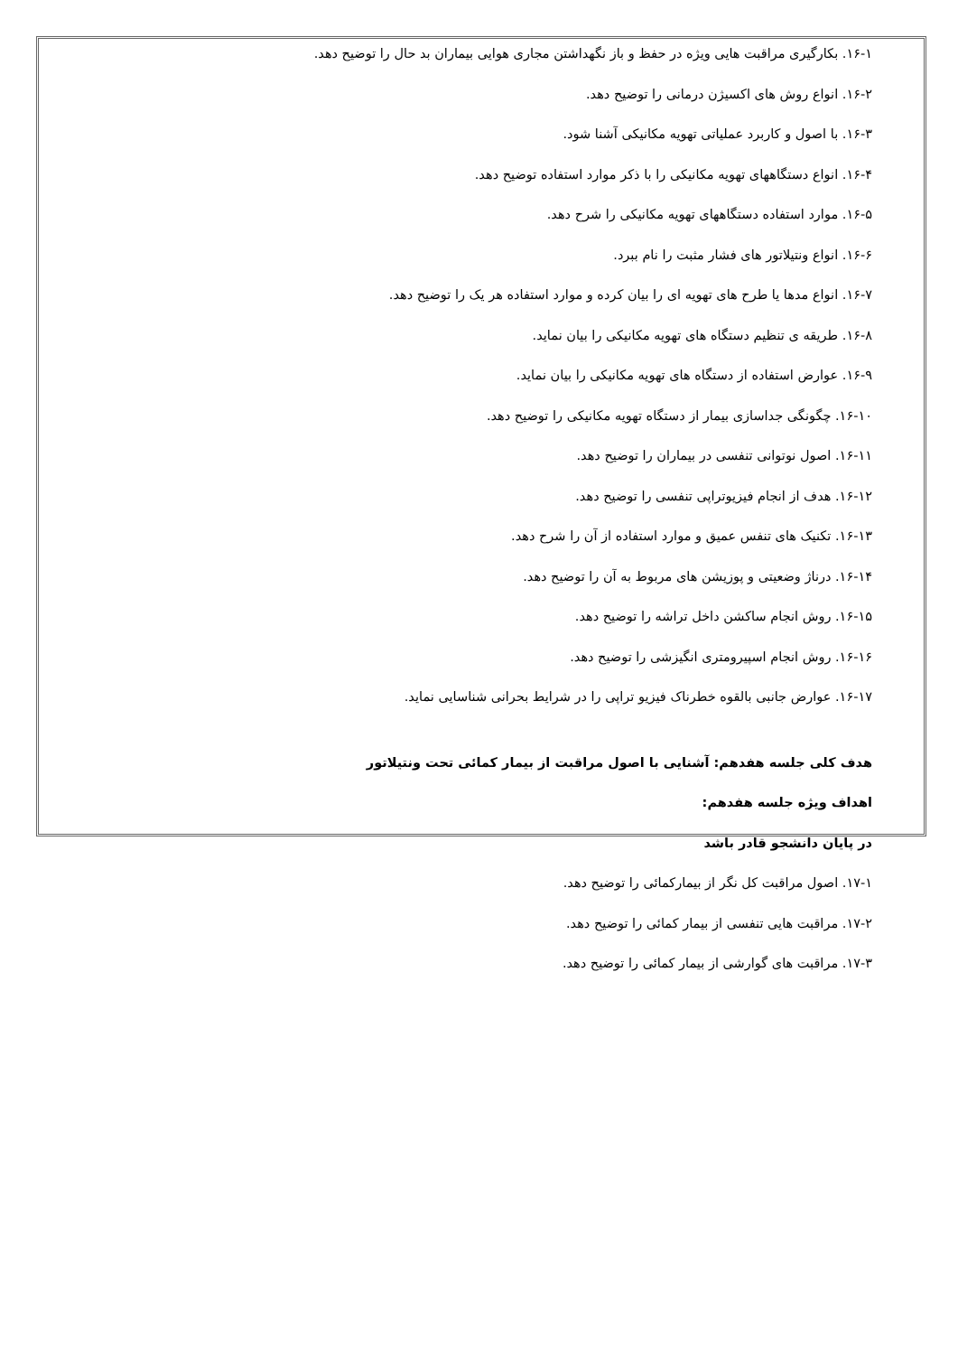۱۶-۱. بکارگیری مراقبت هایی ویژه در حفظ و باز نگهداشتن مجاری هوایی بیماران بد حال را توضیح دهد.
۱۶-۲. انواع روش های اکسیژن درمانی را توضیح دهد.
۱۶-۳. با اصول و کاربرد عملیاتی تهویه مکانیکی آشنا شود.
۱۶-۴. انواع دستگاههای تهویه مکانیکی را با ذکر موارد استفاده توضیح دهد.
۱۶-۵. موارد استفاده دستگاههای تهویه مکانیکی را شرح دهد.
۱۶-۶. انواع ونتیلاتور های فشار مثبت را نام ببرد.
۱۶-۷. انواع مدها یا طرح های تهویه ای را بیان کرده و موارد استفاده هر یک را توضیح دهد.
۱۶-۸. طریقه ی تنظیم دستگاه های تهویه مکانیکی را بیان نماید.
۱۶-۹. عوارض استفاده از دستگاه های تهویه مکانیکی را بیان نماید.
۱۶-۱۰. چگونگی جداسازی بیمار از دستگاه تهویه مکانیکی را توضیح دهد.
۱۶-۱۱. اصول نوتوانی تنفسی در بیماران را توضیح دهد.
۱۶-۱۲. هدف از انجام فیزیوتراپی تنفسی را توضیح دهد.
۱۶-۱۳. تکنیک های تنفس عمیق و موارد استفاده از آن را شرح دهد.
۱۶-۱۴. درناژ وضعیتی و پوزیشن های مربوط به آن را توضیح دهد.
۱۶-۱۵. روش انجام ساکشن داخل تراشه را توضیح دهد.
۱۶-۱۶. روش انجام اسپیرومتری انگیزشی را توضیح دهد.
۱۶-۱۷. عوارض جانبی بالقوه خطرناک فیزیو تراپی را در شرایط بحرانی شناسایی نماید.
هدف کلی جلسه هفدهم: آشنایی با اصول مراقبت از بیمار کمائی تحت ونتیلاتور
اهداف ویژه جلسه هفدهم:
در پایان دانشجو قادر باشد
۱۷-۱. اصول مراقبت کل نگر از بیمارکمائی را توضیح دهد.
۱۷-۲. مراقبت هایی تنفسی از بیمار کمائی را توضیح دهد.
۱۷-۳. مراقبت های گوارشی از بیمار کمائی را توضیح دهد.